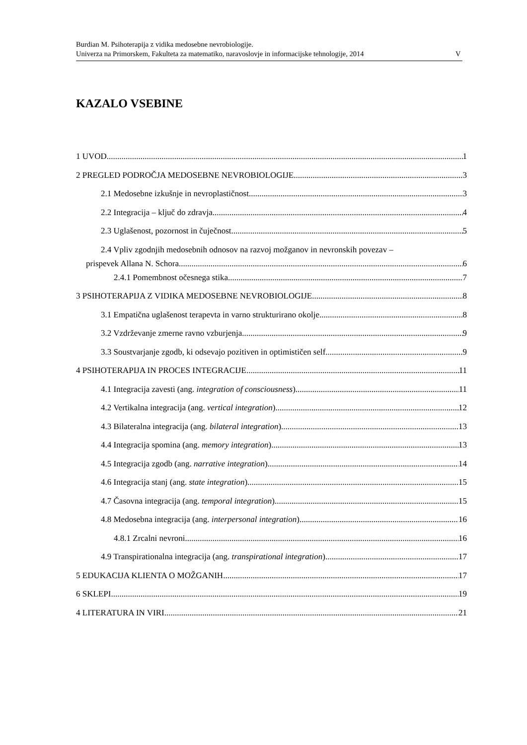Burdian M. Psihoterapija z vidika medosebne nevrobiologije.
Univerza na Primorskem, Fakulteta za matematiko, naravoslovje in informacijske tehnologije, 2014 V
KAZALO VSEBINE
1 UVOD 1
2 PREGLED PODROČJA MEDOSEBNE NEVROBIOLOGIJE 3
2.1 Medosebne izkušnje in nevroplastičnost 3
2.2 Integracija – ključ do zdravja 4
2.3 Uglašenost, pozornost in čuječnost 5
2.4 Vpliv zgodnjih medosebnih odnosov na razvoj možganov in nevronskih povezav –
prispevek Allana N. Schora 6
2.4.1 Pomembnost očesnega stika 7
3 PSIHOTERAPIJA Z VIDIKA MEDOSEBNE NEVROBIOLOGIJE 8
3.1 Empatična uglašenost terapevta in varno strukturirano okolje 8
3.2 Vzdrževanje zmerne ravno vzburjenja 9
3.3 Soustvarjanje zgodb, ki odsevajo pozitiven in optimističen self 9
4 PSIHOTERAPIJA IN PROCES INTEGRACIJE 11
4.1 Integracija zavesti (ang. integration of consciousness) 11
4.2 Vertikalna integracija (ang. vertical integration) 12
4.3 Bilateralna integracija (ang. bilateral integration) 13
4.4 Integracija spomina (ang. memory integration) 13
4.5 Integracija zgodb (ang. narrative integration) 14
4.6 Integracija stanj (ang. state integration) 15
4.7 Časovna integracija (ang. temporal integration) 15
4.8 Medosebna integracija (ang. interpersonal integration) 16
4.8.1 Zrcalni nevroni 16
4.9 Transpirationalna integracija (ang. transpirational integration) 17
5 EDUKACIJA KLIENTA O MOŽGANIH 17
6 SKLEPI 19
4 LITERATURA IN VIRI 21